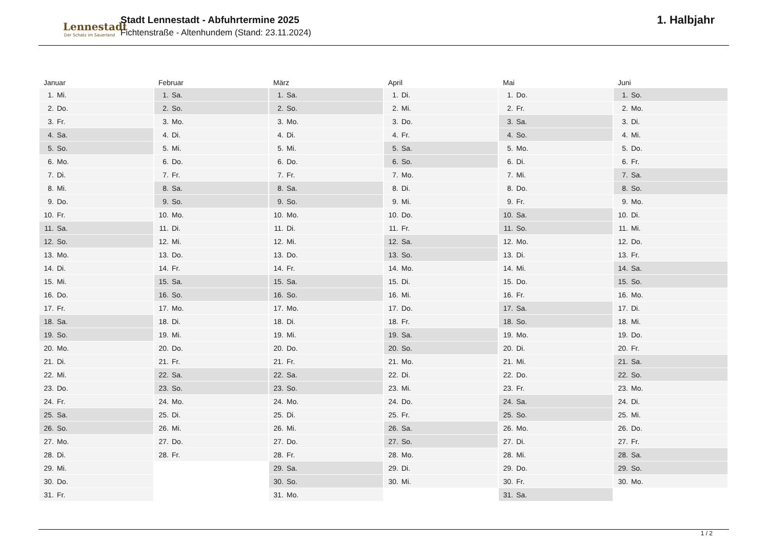Lennestadt
Der Schatz im Sauerland
Stadt Lennestadt - Abfuhrtermine 2025
Fichtenstraße - Altenhundem (Stand: 23.11.2024)
1. Halbjahr
| Januar | Februar | März | April | Mai | Juni |
| --- | --- | --- | --- | --- | --- |
| 1. Mi. | 1. Sa. | 1. Sa. | 1. Di. | 1. Do. | 1. So. |
| 2. Do. | 2. So. | 2. So. | 2. Mi. | 2. Fr. | 2. Mo. |
| 3. Fr. | 3. Mo. | 3. Mo. | 3. Do. | 3. Sa. | 3. Di. |
| 4. Sa. | 4. Di. | 4. Di. | 4. Fr. | 4. So. | 4. Mi. |
| 5. So. | 5. Mi. | 5. Mi. | 5. Sa. | 5. Mo. | 5. Do. |
| 6. Mo. | 6. Do. | 6. Do. | 6. So. | 6. Di. | 6. Fr. |
| 7. Di. | 7. Fr. | 7. Fr. | 7. Mo. | 7. Mi. | 7. Sa. |
| 8. Mi. | 8. Sa. | 8. Sa. | 8. Di. | 8. Do. | 8. So. |
| 9. Do. | 9. So. | 9. So. | 9. Mi. | 9. Fr. | 9. Mo. |
| 10. Fr. | 10. Mo. | 10. Mo. | 10. Do. | 10. Sa. | 10. Di. |
| 11. Sa. | 11. Di. | 11. Di. | 11. Fr. | 11. So. | 11. Mi. |
| 12. So. | 12. Mi. | 12. Mi. | 12. Sa. | 12. Mo. | 12. Do. |
| 13. Mo. | 13. Do. | 13. Do. | 13. So. | 13. Di. | 13. Fr. |
| 14. Di. | 14. Fr. | 14. Fr. | 14. Mo. | 14. Mi. | 14. Sa. |
| 15. Mi. | 15. Sa. | 15. Sa. | 15. Di. | 15. Do. | 15. So. |
| 16. Do. | 16. So. | 16. So. | 16. Mi. | 16. Fr. | 16. Mo. |
| 17. Fr. | 17. Mo. | 17. Mo. | 17. Do. | 17. Sa. | 17. Di. |
| 18. Sa. | 18. Di. | 18. Di. | 18. Fr. | 18. So. | 18. Mi. |
| 19. So. | 19. Mi. | 19. Mi. | 19. Sa. | 19. Mo. | 19. Do. |
| 20. Mo. | 20. Do. | 20. Do. | 20. So. | 20. Di. | 20. Fr. |
| 21. Di. | 21. Fr. | 21. Fr. | 21. Mo. | 21. Mi. | 21. Sa. |
| 22. Mi. | 22. Sa. | 22. Sa. | 22. Di. | 22. Do. | 22. So. |
| 23. Do. | 23. So. | 23. So. | 23. Mi. | 23. Fr. | 23. Mo. |
| 24. Fr. | 24. Mo. | 24. Mo. | 24. Do. | 24. Sa. | 24. Di. |
| 25. Sa. | 25. Di. | 25. Di. | 25. Fr. | 25. So. | 25. Mi. |
| 26. So. | 26. Mi. | 26. Mi. | 26. Sa. | 26. Mo. | 26. Do. |
| 27. Mo. | 27. Do. | 27. Do. | 27. So. | 27. Di. | 27. Fr. |
| 28. Di. | 28. Fr. | 28. Fr. | 28. Mo. | 28. Mi. | 28. Sa. |
| 29. Mi. | | 29. Sa. | 29. Di. | 29. Do. | 29. So. |
| 30. Do. | | 30. So. | 30. Mi. | 30. Fr. | 30. Mo. |
| 31. Fr. | | 31. Mo. | | 31. Sa. | |
1 / 2